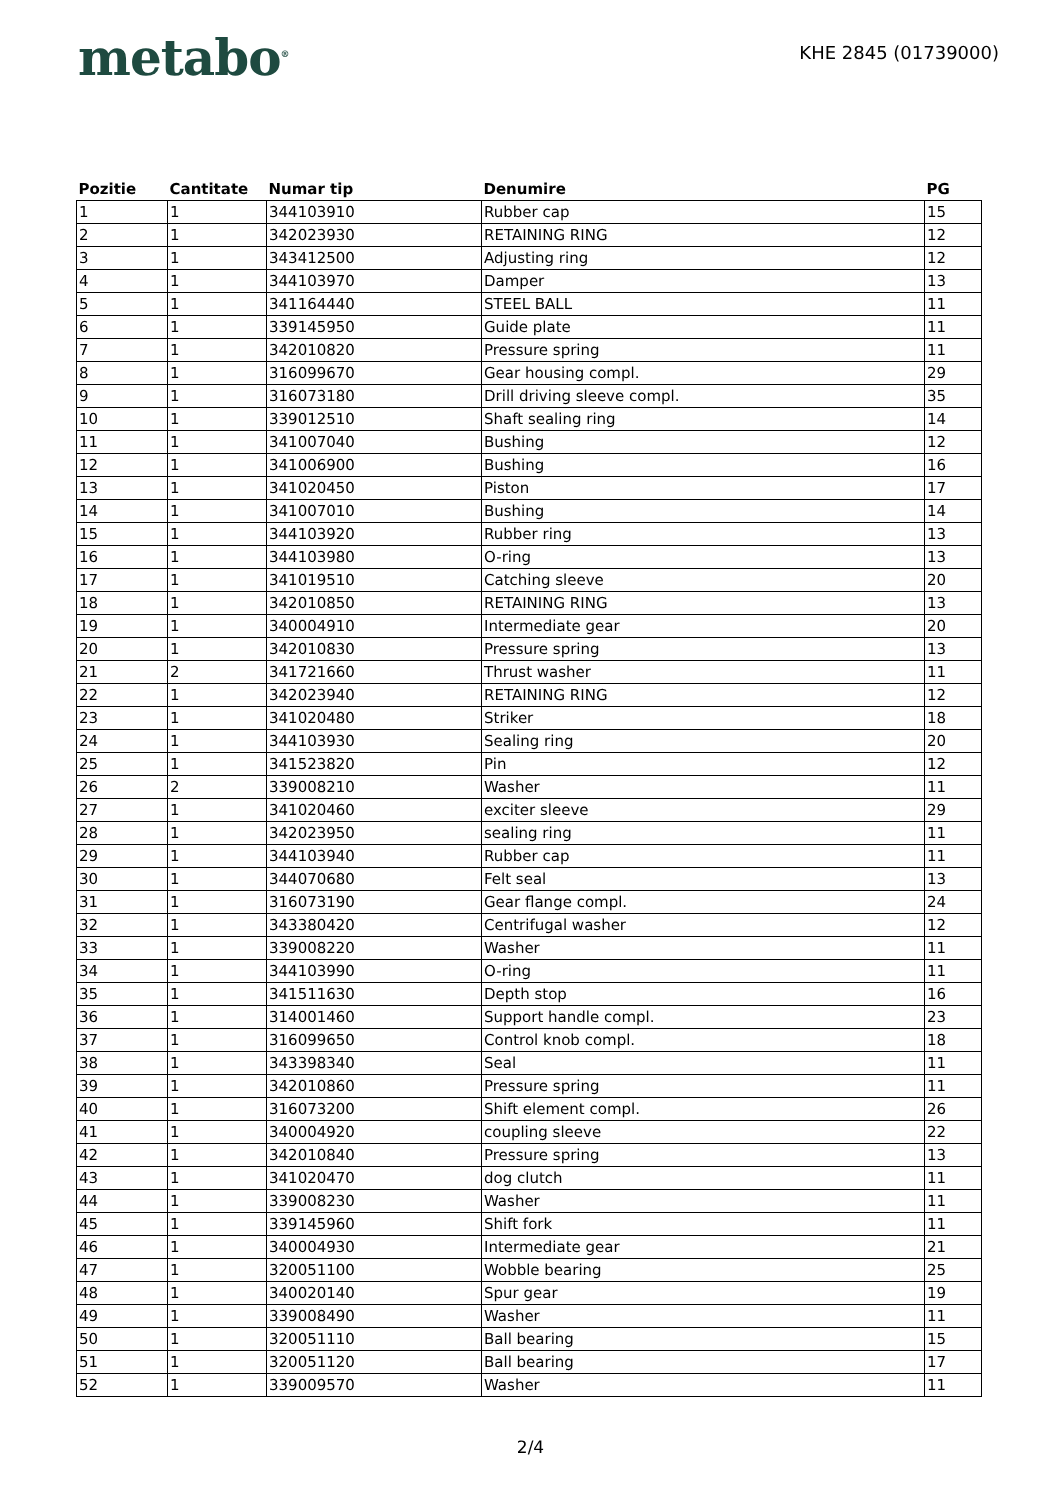metabo<sup>®</sup>
KHE 2845 (01739000)
| Pozitie | Cantitate | Numar tip | Denumire | PG |
| --- | --- | --- | --- | --- |
| 1 | 1 | 344103910 | Rubber cap | 15 |
| 2 | 1 | 342023930 | RETAINING RING | 12 |
| 3 | 1 | 343412500 | Adjusting ring | 12 |
| 4 | 1 | 344103970 | Damper | 13 |
| 5 | 1 | 341164440 | STEEL BALL | 11 |
| 6 | 1 | 339145950 | Guide plate | 11 |
| 7 | 1 | 342010820 | Pressure spring | 11 |
| 8 | 1 | 316099670 | Gear housing compl. | 29 |
| 9 | 1 | 316073180 | Drill driving sleeve compl. | 35 |
| 10 | 1 | 339012510 | Shaft sealing ring | 14 |
| 11 | 1 | 341007040 | Bushing | 12 |
| 12 | 1 | 341006900 | Bushing | 16 |
| 13 | 1 | 341020450 | Piston | 17 |
| 14 | 1 | 341007010 | Bushing | 14 |
| 15 | 1 | 344103920 | Rubber ring | 13 |
| 16 | 1 | 344103980 | O-ring | 13 |
| 17 | 1 | 341019510 | Catching sleeve | 20 |
| 18 | 1 | 342010850 | RETAINING RING | 13 |
| 19 | 1 | 340004910 | Intermediate gear | 20 |
| 20 | 1 | 342010830 | Pressure spring | 13 |
| 21 | 2 | 341721660 | Thrust washer | 11 |
| 22 | 1 | 342023940 | RETAINING RING | 12 |
| 23 | 1 | 341020480 | Striker | 18 |
| 24 | 1 | 344103930 | Sealing ring | 20 |
| 25 | 1 | 341523820 | Pin | 12 |
| 26 | 2 | 339008210 | Washer | 11 |
| 27 | 1 | 341020460 | exciter sleeve | 29 |
| 28 | 1 | 342023950 | sealing ring | 11 |
| 29 | 1 | 344103940 | Rubber cap | 11 |
| 30 | 1 | 344070680 | Felt seal | 13 |
| 31 | 1 | 316073190 | Gear flange compl. | 24 |
| 32 | 1 | 343380420 | Centrifugal washer | 12 |
| 33 | 1 | 339008220 | Washer | 11 |
| 34 | 1 | 344103990 | O-ring | 11 |
| 35 | 1 | 341511630 | Depth stop | 16 |
| 36 | 1 | 314001460 | Support handle compl. | 23 |
| 37 | 1 | 316099650 | Control knob compl. | 18 |
| 38 | 1 | 343398340 | Seal | 11 |
| 39 | 1 | 342010860 | Pressure spring | 11 |
| 40 | 1 | 316073200 | Shift element compl. | 26 |
| 41 | 1 | 340004920 | coupling sleeve | 22 |
| 42 | 1 | 342010840 | Pressure spring | 13 |
| 43 | 1 | 341020470 | dog clutch | 11 |
| 44 | 1 | 339008230 | Washer | 11 |
| 45 | 1 | 339145960 | Shift fork | 11 |
| 46 | 1 | 340004930 | Intermediate gear | 21 |
| 47 | 1 | 320051100 | Wobble bearing | 25 |
| 48 | 1 | 340020140 | Spur gear | 19 |
| 49 | 1 | 339008490 | Washer | 11 |
| 50 | 1 | 320051110 | Ball bearing | 15 |
| 51 | 1 | 320051120 | Ball bearing | 17 |
| 52 | 1 | 339009570 | Washer | 11 |
2/4